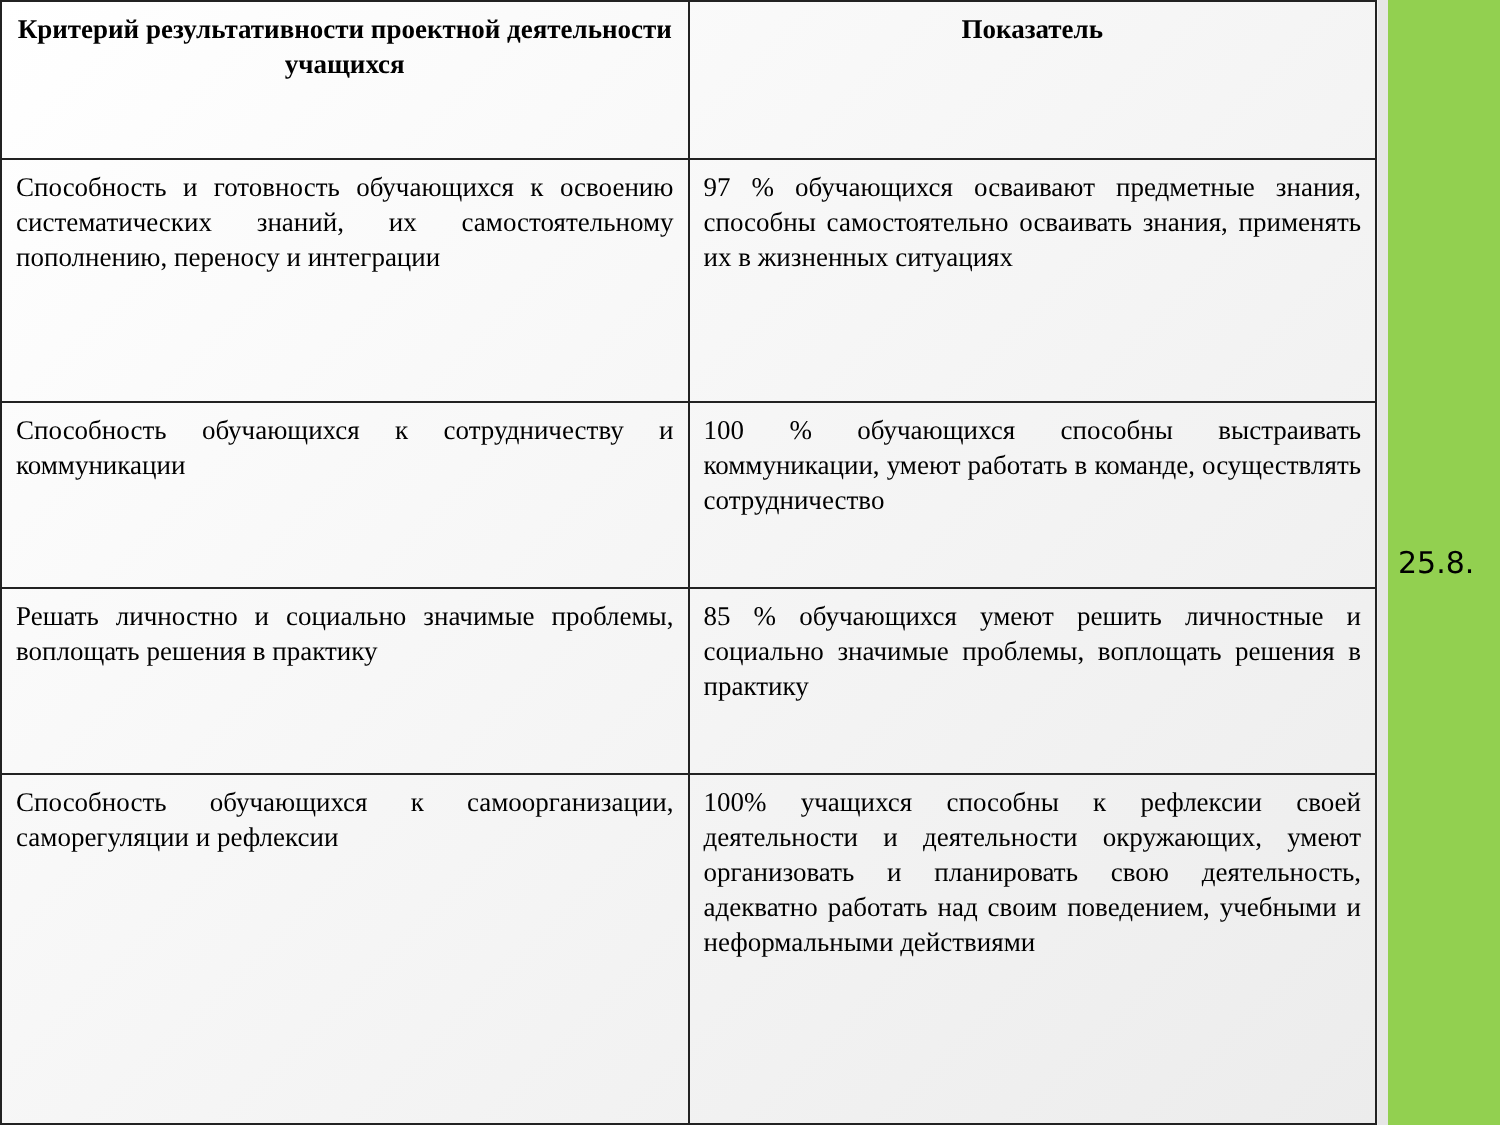| Критерий результативности проектной деятельности учащихся | Показатель |
| --- | --- |
| Способность и готовность обучающихся к освоению систематических знаний, их самостоятельному пополнению, переносу и интеграции | 97 % обучающихся осваивают предметные знания, способны самостоятельно осваивать знания, применять их в жизненных ситуациях |
| Способность обучающихся к сотрудничеству и коммуникации | 100 % обучающихся способны выстраивать коммуникации, умеют работать в команде, осуществлять сотрудничество |
| Решать личностно и социально значимые проблемы, воплощать решения в практику | 85 % обучающихся умеют решить личностные и социально значимые проблемы, воплощать решения в практику |
| Способность обучающихся к самоорганизации, саморегуляции и рефлексии | 100% учащихся способны к рефлексии своей деятельности и деятельности окружающих, умеют организовать и планировать свою деятельность, адекватно работать над своим поведением, учебными и неформальными действиями |
25.8.